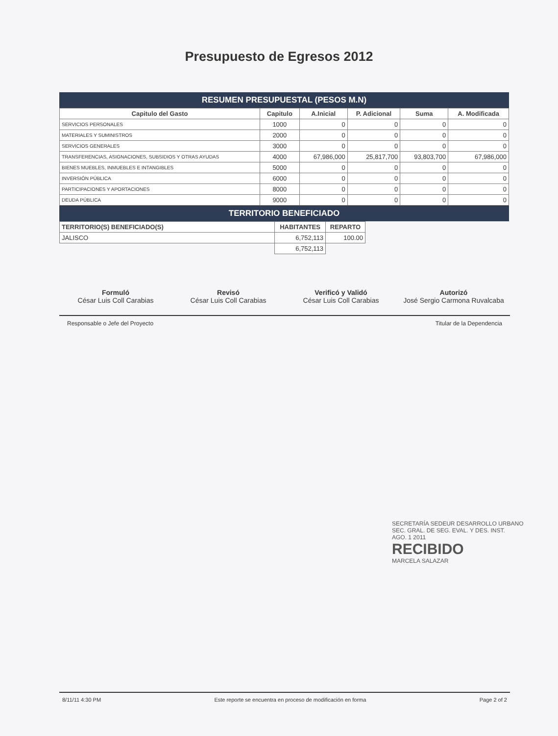Presupuesto de Egresos 2012
RESUMEN PRESUPUESTAL (PESOS M.N)
| Capitulo del Gasto | Capitulo | A.Inicial | P. Adicional | Suma | A. Modificada |
| --- | --- | --- | --- | --- | --- |
| SERVICIOS PERSONALES | 1000 | 0 | 0 | 0 | 0 |
| MATERIALES Y SUMINISTROS | 2000 | 0 | 0 | 0 | 0 |
| SERVICIOS GENERALES | 3000 | 0 | 0 | 0 | 0 |
| TRANSFERENCIAS, ASIGNACIONES, SUBSIDIOS Y OTRAS AYUDAS | 4000 | 67,986,000 | 25,817,700 | 93,803,700 | 67,986,000 |
| BIENES MUEBLES, INMUEBLES E INTANGIBLES | 5000 | 0 | 0 | 0 | 0 |
| INVERSIÓN PÚBLICA | 6000 | 0 | 0 | 0 | 0 |
| PARTICIPACIONES Y APORTACIONES | 8000 | 0 | 0 | 0 | 0 |
| DEUDA PÚBLICA | 9000 | 0 | 0 | 0 | 0 |
TERRITORIO BENEFICIADO
| TERRITORIO(S) BENEFICIADO(S) | HABITANTES | REPARTO |
| --- | --- | --- |
| JALISCO | 6,752,113 | 100.00 |
| | 6,752,113 | |
Formuló
César Luis Coll Carabias
Revisó
César Luis Coll Carabias
Verificó y Validó
César Luis Coll Carabias
Autorizó
José Sergio Carmona Ruvalcaba
Responsable o Jefe del Proyecto Titular de la Dependencia
SECRETARÍA SEDEUR DESARROLLO URBANO
SEC. GRAL. DE SEG. EVAL. Y DES. INST.
AGO. 1 2011
RECIBIDO
MARCELA SALAZAR
8/11/11 4:30 PM Este reporte se encuentra en proceso de modificación en forma Page 2 of 2